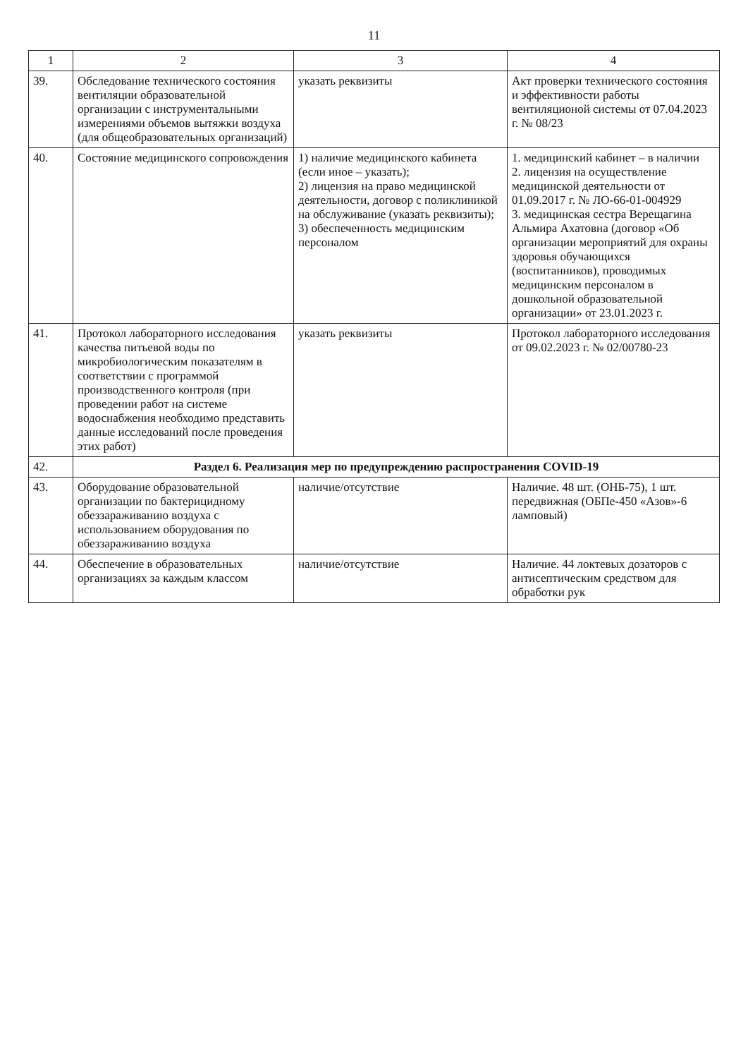11
| 1 | 2 | 3 | 4 |
| --- | --- | --- | --- |
| 39. | Обследование технического состояния вентиляции образовательной организации с инструментальными измерениями объемов вытяжки воздуха (для общеобразовательных организаций) | указать реквизиты | Акт проверки технического состояния и эффективности работы вентиляционой системы от 07.04.2023 г. № 08/23 |
| 40. | Состояние медицинского сопровождения | 1) наличие медицинского кабинета (если иное – указать); 2) лицензия на право медицинской деятельности, договор с поликлиникой на обслуживание (указать реквизиты); 3) обеспеченность медицинским персоналом | 1. медицинский кабинет – в наличии 2. лицензия на осуществление медицинской деятельности от 01.09.2017 г. № ЛО-66-01-004929 3. медицинская сестра Верещагина Альмира Ахатовна (договор «Об организации мероприятий для охраны здоровья обучающихся (воспитанников), проводимых медицинским персоналом в дошкольной образовательной организации» от 23.01.2023 г. |
| 41. | Протокол лабораторного исследования качества питьевой воды по микробиологическим показателям в соответствии с программой производственного контроля (при проведении работ на системе водоснабжения необходимо представить данные исследований после проведения этих работ) | указать реквизиты | Протокол лабораторного исследования от 09.02.2023 г. № 02/00780-23 |
| 42. | Раздел 6. Реализация мер по предупреждению распространения COVID-19 | | |
| 43. | Оборудование образовательной организации по бактерицидному обеззараживанию воздуха с использованием оборудования по обеззараживанию воздуха | наличие/отсутствие | Наличие. 48 шт. (ОНБ-75), 1 шт. передвижная (ОБПе-450 «Азов»-6 ламповый) |
| 44. | Обеспечение в образовательных организациях за каждым классом | наличие/отсутствие | Наличие. 44 локтевых дозаторов с антисептическим средством для обработки рук |